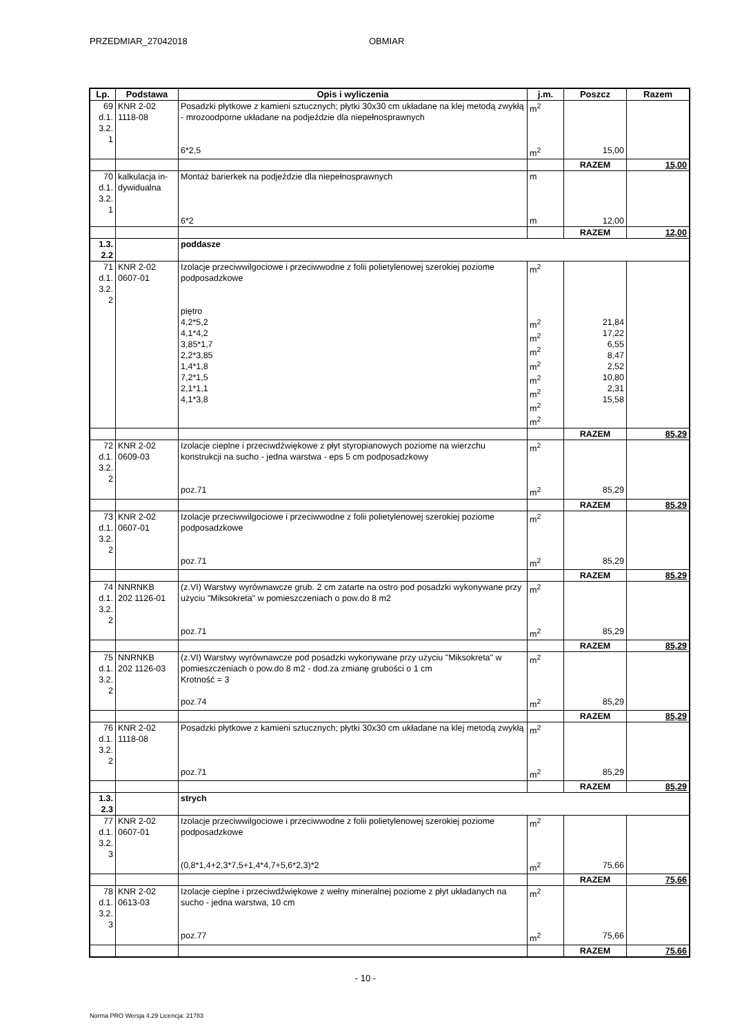PRZEDMIAR_27042018 OBMIAR
| Lp. | Podstawa | Opis i wyliczenia | j.m. | Poszcz | Razem |
| --- | --- | --- | --- | --- | --- |
| 69 d.1. 3.2. 1 | KNR 2-02 1118-08 | Posadzki płytkowe z kamieni sztucznych; płytki 30x30 cm układane na klej metodą zwykłą - mrozoodporne układane na podjeździe dla niepełnosprawnych | m<sup>2</sup> | | |
| | | 6*2,5 | m<sup>2</sup> | 15,00 | |
| | | | | RAZEM | 15,00 |
| 70 d.1. 3.2. 1 | kalkulacja in- dywidualna | Montaż barierkek na podjeździe dla niepełnosprawnych | m | | |
| | | 6*2 | m | 12,00 | |
| | | | | RAZEM | 12,00 |
| 1.3. 2.2 | | poddasze | | | |
| 71 d.1. 3.2. 2 | KNR 2-02 0607-01 | Izolacje przeciwwilgociowe i przeciwwodne z folii polietylenowej szerokiej poziome podposadzkowe | m<sup>2</sup> | | |
| | | piętro 4,2*5,2 4,1*4,2 3,85*1,7 2,2*3,85 1,4*1,8 7,2*1,5 2,1*1,1 4,1*3,8 | m<sup>2</sup> m<sup>2</sup> m<sup>2</sup> m<sup>2</sup> m<sup>2</sup> m<sup>2</sup> m<sup>2</sup> m<sup>2</sup> | 21,84 17,22 6,55 8,47 2,52 10,80 2,31 15,58 | |
| | | | | RAZEM | 85,29 |
| 72 d.1. 3.2. 2 | KNR 2-02 0609-03 | Izolacje cieplne i przeciwdźwiękowe z płyt styropianowych poziome na wierzchu konstrukcji na sucho - jedna warstwa - eps 5 cm podposadzkowy | m<sup>2</sup> | | |
| | | poz.71 | m<sup>2</sup> | 85,29 | |
| | | | | RAZEM | 85,29 |
| 73 d.1. 3.2. 2 | KNR 2-02 0607-01 | Izolacje przeciwwilgociowe i przeciwwodne z folii polietylenowej szerokiej poziome podposadzkowe | m<sup>2</sup> | | |
| | | poz.71 | m<sup>2</sup> | 85,29 | |
| | | | | RAZEM | 85,29 |
| 74 d.1. 3.2. 2 | NNRNKB 202 1126-01 | (z.VI) Warstwy wyrównawcze grub. 2 cm zatarte na ostro pod posadzki wykonywane przy użyciu "Miksokreta" w pomieszczeniach o pow.do 8 m2 | m<sup>2</sup> | | |
| | | poz.71 | m<sup>2</sup> | 85,29 | |
| | | | | RAZEM | 85,29 |
| 75 d.1. 3.2. 2 | NNRNKB 202 1126-03 | (z.VI) Warstwy wyrównawcze pod posadzki wykonywane przy użyciu "Miksokreta" w pomieszczeniach o pow.do 8 m2 - dod.za zmianę grubości o 1 cm Krotność = 3 | m<sup>2</sup> | | |
| | | poz.74 | m<sup>2</sup> | 85,29 | |
| | | | | RAZEM | 85,29 |
| 76 d.1. 3.2. 2 | KNR 2-02 1118-08 | Posadzki płytkowe z kamieni sztucznych; płytki 30x30 cm układane na klej metodą zwykłą | m<sup>2</sup> | | |
| | | poz.71 | m<sup>2</sup> | 85,29 | |
| | | | | RAZEM | 85,29 |
| 1.3. 2.3 | | strych | | | |
| 77 d.1. 3.2. 3 | KNR 2-02 0607-01 | Izolacje przeciwwilgociowe i przeciwwodne z folii polietylenowej szerokiej poziome podposadzkowe | m<sup>2</sup> | | |
| | | (0,8*1,4+2,3*7,5+1,4*4,7+5,6*2,3)*2 | m<sup>2</sup> | 75,66 | |
| | | | | RAZEM | 75,66 |
| 78 d.1. 3.2. 3 | KNR 2-02 0613-03 | Izolacje cieplne i przeciwdźwiękowe z wełny mineralnej poziome z płyt układanych na sucho - jedna warstwa, 10 cm | m<sup>2</sup> | | |
| | | poz.77 | m<sup>2</sup> | 75,66 | |
| | | | | RAZEM | 75,66 |
- 10 -
Norma PRO Wersja 4.29 Licencja: 21783